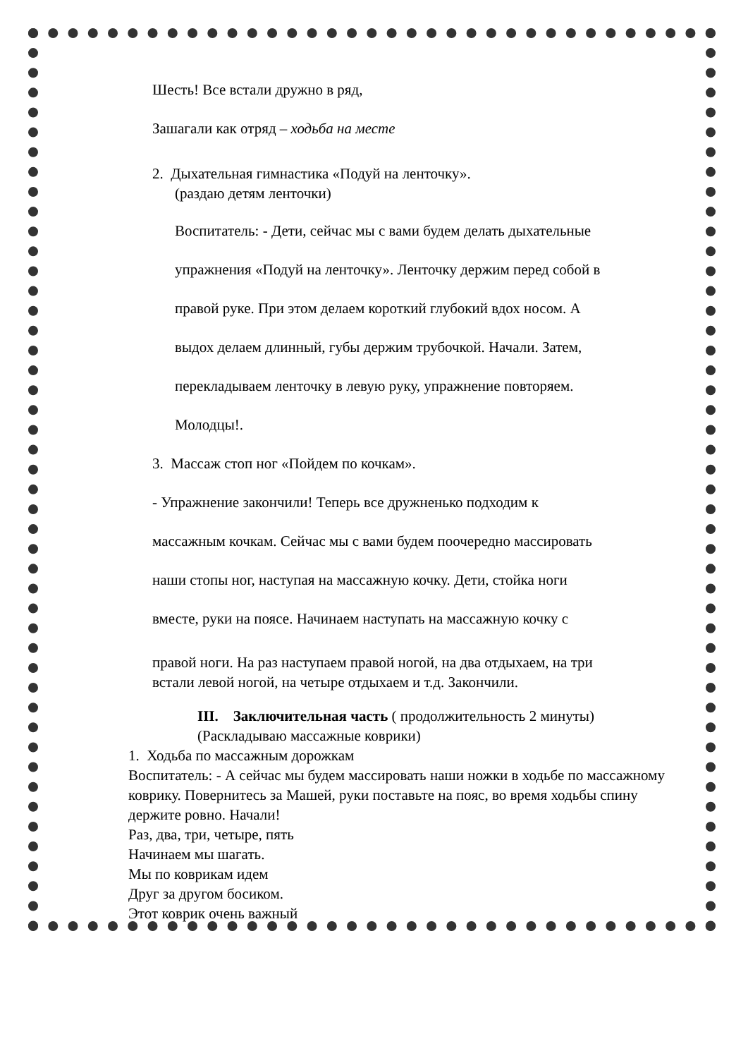Шесть! Все встали дружно в ряд,
Зашагали как отряд – ходьба на месте
2. Дыхательная гимнастика «Подуй на ленточку».
(раздаю детям ленточки)
Воспитатель: - Дети, сейчас мы с вами будем делать дыхательные
упражнения «Подуй на ленточку». Ленточку держим перед собой в
правой руке. При этом делаем короткий глубокий вдох носом. А
выдох делаем длинный, губы держим трубочкой. Начали. Затем,
перекладываем ленточку в левую руку, упражнение повторяем.
Молодцы!.
3. Массаж стоп ног «Пойдем по кочкам».
- Упражнение закончили! Теперь все дружненько подходим к
массажным кочкам. Сейчас мы с вами будем поочередно массировать
наши стопы ног, наступая на массажную кочку. Дети, стойка ноги
вместе, руки на поясе. Начинаем наступать на массажную кочку с
правой ноги. На раз наступаем правой ногой, на два отдыхаем, на три
встали левой ногой, на четыре отдыхаем и т.д. Закончили.
III. Заключительная часть ( продолжительность 2 минуты)
(Раскладываю массажные коврики)
1. Ходьба по массажным дорожкам
Воспитатель: - А сейчас мы будем массировать наши ножки в ходьбе по массажному коврику. Повернитесь за Машей, руки поставьте на пояс, во время ходьбы спину держите ровно. Начали!
Раз, два, три, четыре, пять
Начинаем мы шагать.
Мы по коврикам идем
Друг за другом босиком.
Этот коврик очень важный